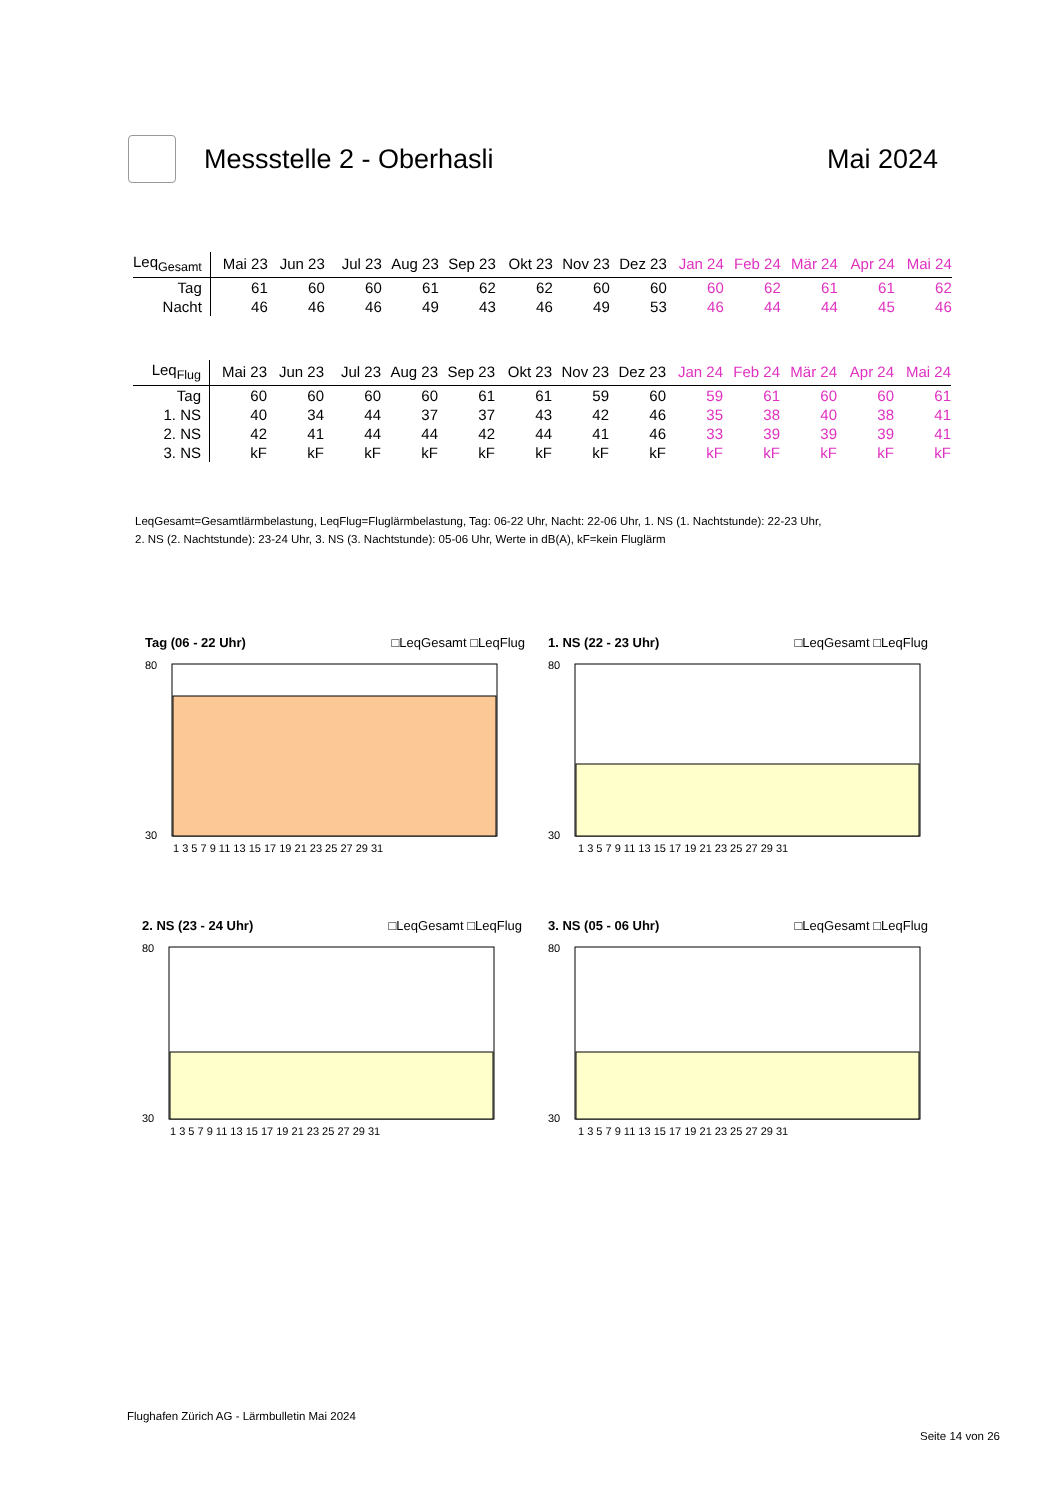Messstelle 2 - Oberhasli Mai 2024
| Leq<sub>Gesamt</sub> | Mai 23 | Jun 23 | Jul 23 | Aug 23 | Sep 23 | Okt 23 | Nov 23 | Dez 23 | Jan 24 | Feb 24 | Mär 24 | Apr 24 | Mai 24 |
| --- | --- | --- | --- | --- | --- | --- | --- | --- | --- | --- | --- | --- | --- |
| Tag | 61 | 60 | 60 | 61 | 62 | 62 | 60 | 60 | 60 | 62 | 61 | 61 | 62 |
| Nacht | 46 | 46 | 46 | 49 | 43 | 46 | 49 | 53 | 46 | 44 | 44 | 45 | 46 |
| Leq<sub>Flug</sub> | Mai 23 | Jun 23 | Jul 23 | Aug 23 | Sep 23 | Okt 23 | Nov 23 | Dez 23 | Jan 24 | Feb 24 | Mär 24 | Apr 24 | Mai 24 |
| --- | --- | --- | --- | --- | --- | --- | --- | --- | --- | --- | --- | --- | --- |
| Tag | 60 | 60 | 60 | 60 | 61 | 61 | 59 | 60 | 59 | 61 | 60 | 60 | 61 |
| 1. NS | 40 | 34 | 44 | 37 | 37 | 43 | 42 | 46 | 35 | 38 | 40 | 38 | 41 |
| 2. NS | 42 | 41 | 44 | 44 | 42 | 44 | 41 | 46 | 33 | 39 | 39 | 39 | 41 |
| 3. NS | kF | kF | kF | kF | kF | kF | kF | kF | kF | kF | kF | kF | kF |
LeqGesamt=Gesamtlärmbelastung, LeqFlug=Fluglärmbelastung, Tag: 06-22 Uhr, Nacht: 22-06 Uhr, 1. NS (1. Nachtstunde): 22-23 Uhr,
2. NS (2. Nachtstunde): 23-24 Uhr, 3. NS (3. Nachtstunde): 05-06 Uhr, Werte in dB(A), kF=kein Fluglärm
Tag (06 - 22 Uhr) □LeqGesamt □LeqFlug
80
30
1 3 5 7 9 11 13 15 17 19 21 23 25 27 29 31
1. NS (22 - 23 Uhr) □LeqGesamt □LeqFlug
80
30
1 3 5 7 9 11 13 15 17 19 21 23 25 27 29 31
2. NS (23 - 24 Uhr) □LeqGesamt □LeqFlug
80
30
1 3 5 7 9 11 13 15 17 19 21 23 25 27 29 31
3. NS (05 - 06 Uhr) □LeqGesamt □LeqFlug
80
30
1 3 5 7 9 11 13 15 17 19 21 23 25 27 29 31
Flughafen Zürich AG - Lärmbulletin Mai 2024
Seite 14 von 26